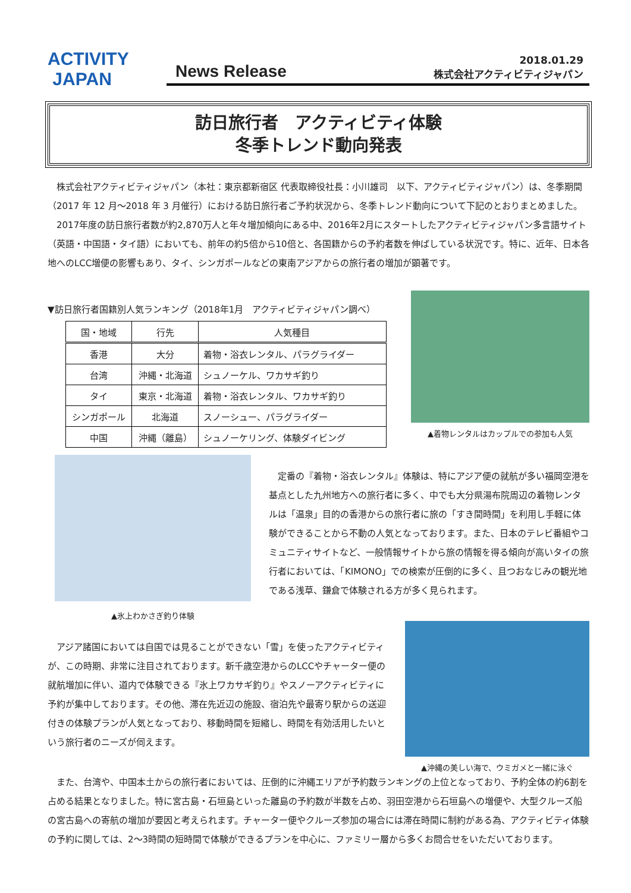ACTIVITY
JAPAN
News Release
2018.01.29
株式会社アクティビティジャパン
訪日旅行者　アクティビティ体験
冬季トレンド動向発表
株式会社アクティビティジャパン（本社：東京都新宿区 代表取締役社長：小川雄司　以下、アクティビティジャパン）は、冬季期間（2017 年 12 月～2018 年 3 月催行）における訪日旅行者ご予約状況から、冬季トレンド動向について下記のとおりまとめました。
2017年度の訪日旅行者数が約2,870万人と年々増加傾向にある中、2016年2月にスタートしたアクティビティジャパン多言語サイト（英語・中国語・タイ語）においても、前年の約5倍から10倍と、各国籍からの予約者数を伸ばしている状況です。特に、近年、日本各地へのLCC増便の影響もあり、タイ、シンガポールなどの東南アジアからの旅行者の増加が顕著です。
▼訪日旅行者国籍別人気ランキング（2018年1月　アクティビティジャパン調べ）
| 国・地域 | 行先 | 人気種目 |
| --- | --- | --- |
| 香港 | 大分 | 着物・浴衣レンタル、パラグライダー |
| 台湾 | 沖縄・北海道 | シュノーケル、ワカサギ釣り |
| タイ | 東京・北海道 | 着物・浴衣レンタル、ワカサギ釣り |
| シンガポール | 北海道 | スノーシュー、パラグライダー |
| 中国 | 沖縄（離島） | シュノーケリング、体験ダイビング |
▲着物レンタルはカップルでの参加も人気
▲氷上わかさぎ釣り体験
定番の『着物・浴衣レンタル』体験は、特にアジア便の就航が多い福岡空港を基点とした九州地方への旅行者に多く、中でも大分県湯布院周辺の着物レンタルは「温泉」目的の香港からの旅行者に旅の「すき間時間」を利用し手軽に体験ができることから不動の人気となっております。また、日本のテレビ番組やコミュニティサイトなど、一般情報サイトから旅の情報を得る傾向が高いタイの旅行者においては、「KIMONO」での検索が圧倒的に多く、且つおなじみの観光地である浅草、鎌倉で体験される方が多く見られます。
アジア諸国においては自国では見ることができない「雪」を使ったアクティビティが、この時期、非常に注目されております。新千歳空港からのLCCやチャーター便の就航増加に伴い、道内で体験できる『氷上ワカサギ釣り』やスノーアクティビティに予約が集中しております。その他、滞在先近辺の施設、宿泊先や最寄り駅からの送迎付きの体験プランが人気となっており、移動時間を短縮し、時間を有効活用したいという旅行者のニーズが伺えます。
▲沖縄の美しい海で、ウミガメと一緒に泳ぐ
また、台湾や、中国本土からの旅行者においては、圧倒的に沖縄エリアが予約数ランキングの上位となっており、予約全体の約6割を占める結果となりました。特に宮古島・石垣島といった離島の予約数が半数を占め、羽田空港から石垣島への増便や、大型クルーズ船の宮古島への寄航の増加が要因と考えられます。チャーター便やクルーズ参加の場合には滞在時間に制約がある為、アクティビティ体験の予約に関しては、2～3時間の短時間で体験ができるプランを中心に、ファミリー層から多くお問合せをいただいております。